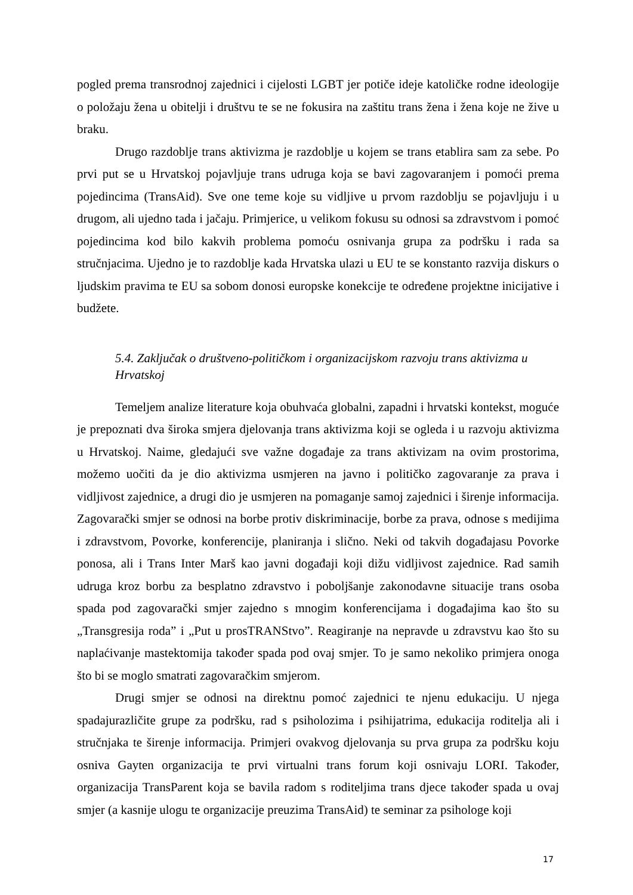pogled prema transrodnoj zajednici i cijelosti LGBT jer potiče ideje katoličke rodne ideologije o položaju žena u obitelji i društvu te se ne fokusira na zaštitu trans žena i žena koje ne žive u braku.
Drugo razdoblje trans aktivizma je razdoblje u kojem se trans etablira sam za sebe. Po prvi put se u Hrvatskoj pojavljuje trans udruga koja se bavi zagovaranjem i pomoći prema pojedincima (TransAid). Sve one teme koje su vidljive u prvom razdoblju se pojavljuju i u drugom, ali ujedno tada i jačaju. Primjerice, u velikom fokusu su odnosi sa zdravstvom i pomoć pojedincima kod bilo kakvih problema pomoću osnivanja grupa za podršku i rada sa stručnjacima. Ujedno je to razdoblje kada Hrvatska ulazi u EU te se konstanto razvija diskurs o ljudskim pravima te EU sa sobom donosi europske konekcije te određene projektne inicijative i budžete.
5.4. Zaključak o društveno-političkom i organizacijskom razvoju trans aktivizma u Hrvatskoj
Temeljem analize literature koja obuhvaća globalni, zapadni i hrvatski kontekst, moguće je prepoznati dva široka smjera djelovanja trans aktivizma koji se ogleda i u razvoju aktivizma u Hrvatskoj. Naime, gledajući sve važne događaje za trans aktivizam na ovim prostorima, možemo uočiti da je dio aktivizma usmjeren na javno i političko zagovaranje za prava i vidljivost zajednice, a drugi dio je usmjeren na pomaganje samoj zajednici i širenje informacija. Zagovarački smjer se odnosi na borbe protiv diskriminacije, borbe za prava, odnose s medijima i zdravstvom, Povorke, konferencije, planiranja i slično. Neki od takvih događajasu Povorke ponosa, ali i Trans Inter Marš kao javni događaji koji dižu vidljivost zajednice. Rad samih udruga kroz borbu za besplatno zdravstvo i poboljšanje zakonodavne situacije trans osoba spada pod zagovarački smjer zajedno s mnogim konferencijama i događajima kao što su „Transgresija roda” i „Put u prosTRANStvo”. Reagiranje na nepravde u zdravstvu kao što su naplaćivanje mastektomija također spada pod ovaj smjer. To je samo nekoliko primjera onoga što bi se moglo smatrati zagovaračkim smjerom.
Drugi smjer se odnosi na direktnu pomoć zajednici te njenu edukaciju. U njega spadajurazličite grupe za podršku, rad s psiholozima i psihijatrima, edukacija roditelja ali i stručnjaka te širenje informacija. Primjeri ovakvog djelovanja su prva grupa za podršku koju osniva Gayten organizacija te prvi virtualni trans forum koji osnivaju LORI. Također, organizacija TransParent koja se bavila radom s roditeljima trans djece također spada u ovaj smjer (a kasnije ulogu te organizacije preuzima TransAid) te seminar za psihologe koji
17